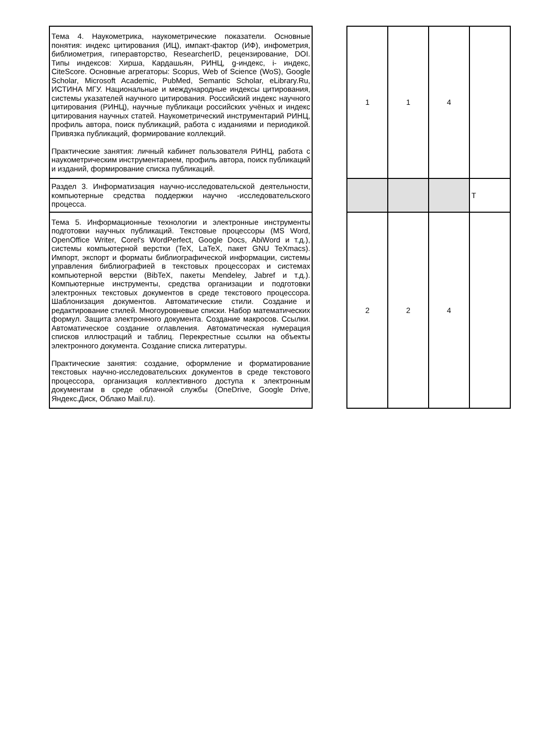| Тема 4. Наукометрика, наукометрические показатели. Основные понятия: индекс цитирования (ИЦ), импакт-фактор (ИФ), инфометрия, библиометрия, гиперавторство, ResearcherID, рецензирование, DOI. Типы индексов: Хирша, Кардашьян, РИНЦ, g-индекс, i- индекс, CiteScore. Основные агрегаторы: Scopus, Web of Science (WoS), Google Scholar, Microsoft Academic, PubMed, Semantic Scholar, eLibrary.Ru, ИСТИНА МГУ. Национальные и международные индексы цитирования, системы указателей научного цитирования. Российский индекс научного цитирования (РИНЦ), научные публикаци российских учёных и индекс цитирования научных статей. Наукометрический инструментарий РИНЦ, профиль автора, поиск публикаций, работа с изданиями и периодикой. Привязка публикаций, формирование коллекций. Практические занятия: личный кабинет пользователя РИНЦ, работа с наукометрическим инструментарием, профиль автора, поиск публикаций и изданий, формирование списка публикаций. | | 1 | 1 | 4 | |
| Раздел 3. Информатизация научно-исследовательской деятельности, компьютерные средства поддержки научно -исследовательского процесса. | | | | | Т |
| Тема 5. Информационные технологии и электронные инструменты подготовки научных публикаций. Текстовые процессоры (MS Word, OpenOffice Writer, Corel's WordPerfect, Google Docs, AbiWord и т.д.), системы компьютерной верстки (TeX, LaTeX, пакет GNU TeXmacs). Импорт, экспорт и форматы библиографической информации, системы управления библиографией в текстовых процессорах и системах компьютерной верстки (BibTeX, пакеты Mendeley, Jabref и т.д.). Компьютерные инструменты, средства организации и подготовки электронных текстовых документов в среде текстового процессора. Шаблонизация документов. Автоматические стили. Создание и редактирование стилей. Многоуровневые списки. Набор математических формул. Защита электронного документа. Создание макросов. Ссылки. Автоматическое создание оглавления. Автоматическая нумерация списков иллюстраций и таблиц. Перекрестные ссылки на объекты электронного документа. Создание списка литературы. Практические занятия: создание, оформление и форматирование текстовых научно-исследовательских документов в среде текстового процессора, организация коллективного доступа к электронным документам в среде облачной службы (OneDrive, Google Drive, Яндекс.Диск, Облако Mail.ru). | | 2 | 2 | 4 | |